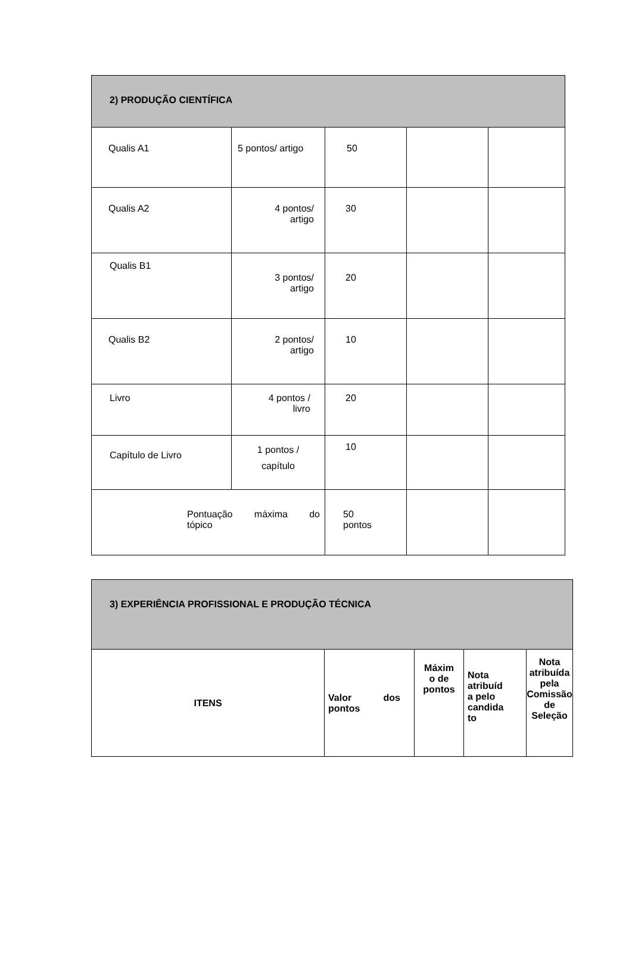| 2) PRODUÇÃO CIENTÍFICA | | | | |
| --- | --- | --- | --- | --- |
| Qualis A1 | 5 pontos/ artigo | 50 | | |
| Qualis A2 | 4 pontos/ artigo | 30 | | |
| Qualis B1 | 3 pontos/ artigo | 20 | | |
| Qualis B2 | 2 pontos/ artigo | 10 | | |
| Livro | 4 pontos / livro | 20 | | |
| Capítulo de Livro | 1 pontos / capítulo | 10 | | |
| Pontuação máxima do tópico | | 50 pontos | | |
| 3) EXPERIÊNCIA PROFISSIONAL E PRODUÇÃO TÉCNICA | | | | |
| --- | --- | --- | --- | --- |
| ITENS | Valor dos pontos | Máxim o de pontos | Nota atribuíd a pelo candida to | Nota atribuída pela Comissão de Seleção |